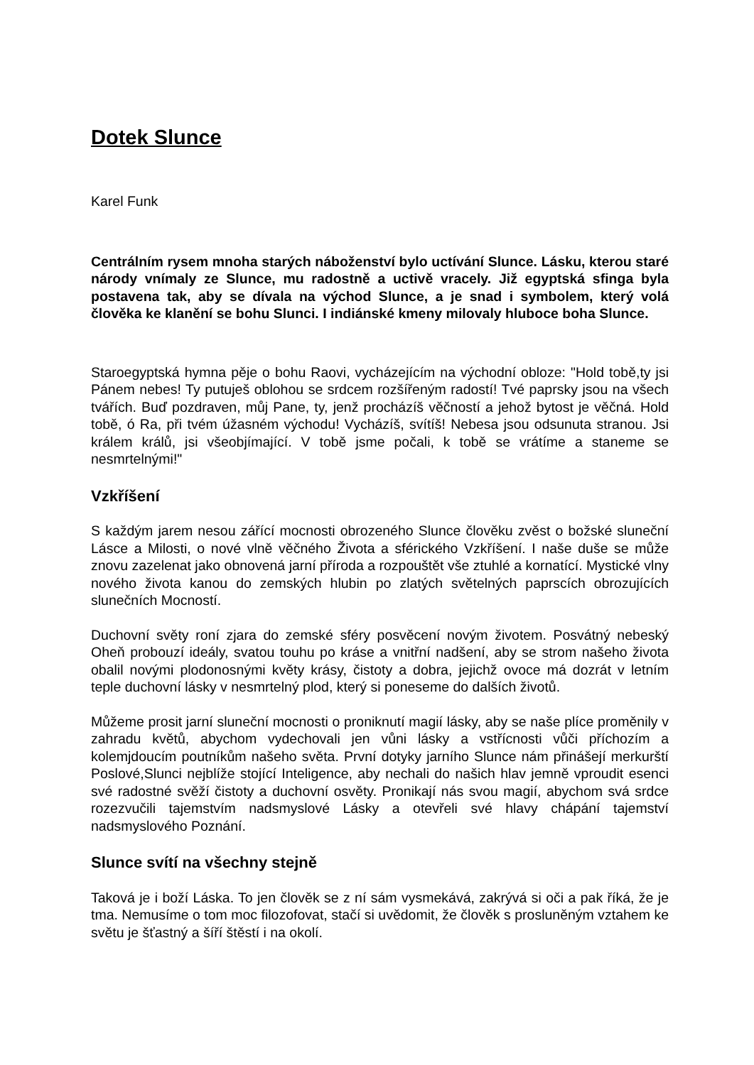Dotek Slunce
Karel Funk
Centrálním rysem mnoha starých náboženství bylo uctívání Slunce. Lásku, kterou staré národy vnímaly ze Slunce, mu radostně a uctivě vracely. Již egyptská sfinga byla postavena tak, aby se dívala na východ Slunce, a je snad i symbolem, který volá člověka ke klanění se bohu Slunci. I indiánské kmeny milovaly hluboce boha Slunce.
Staroegyptská hymna pěje o bohu Raovi, vycházejícím na východní obloze: "Hold tobě,ty jsi Pánem nebes! Ty putuješ oblohou se srdcem rozšířeným radostí! Tvé paprsky jsou na všech tvářích. Buď pozdraven, můj Pane, ty, jenž procházíš věčností a jehož bytost je věčná. Hold tobě, ó Ra, při tvém úžasném východu! Vycházíš, svítíš! Nebesa jsou odsunuta stranou. Jsi králem králů, jsi všeobjímající. V tobě jsme počali, k tobě se vrátíme a staneme se nesmrtelnými!"
Vzkříšení
S každým jarem nesou zářící mocnosti obrozeného Slunce člověku zvěst o božské sluneční Lásce a Milosti, o nové vlně věčného Života a sférického Vzkříšení. I naše duše se může znovu zazelenat jako obnovená jarní příroda a rozpouštět vše ztuhlé a kornatící. Mystické vlny nového života kanou do zemských hlubin po zlatých světelných paprscích obrozujících slunečních Mocností.
Duchovní světy roní zjara do zemské sféry posvěcení novým životem. Posvátný nebeský Oheň probouzí ideály, svatou touhu po kráse a vnitřní nadšení, aby se strom našeho života obalil novými plodonosnými květy krásy, čistoty a dobra, jejichž ovoce má dozrát v letním teple duchovní lásky v nesmrtelný plod, který si poneseme do dalších životů.
Můžeme prosit jarní sluneční mocnosti o proniknutí magií lásky, aby se naše plíce proměnily v zahradu květů, abychom vydechovali jen vůni lásky a vstřícnosti vůči příchozím a kolemjdoucím poutníkům našeho světa. První dotyky jarního Slunce nám přinášejí merkurští Poslové,Slunci nejblíže stojící Inteligence, aby nechali do našich hlav jemně vproudit esenci své radostné svěží čistoty a duchovní osvěty. Pronikají nás svou magií, abychom svá srdce rozezvučili tajemstvím nadsmyslové Lásky a otevřeli své hlavy chápání tajemství nadsmyslového Poznání.
Slunce svítí na všechny stejně
Taková je i boží Láska. To jen člověk se z ní sám vysmekává, zakrývá si oči a pak říká, že je tma. Nemusíme o tom moc filozofovat, stačí si uvědomit, že člověk s prosluněným vztahem ke světu je šťastný a šíří štěstí i na okolí.